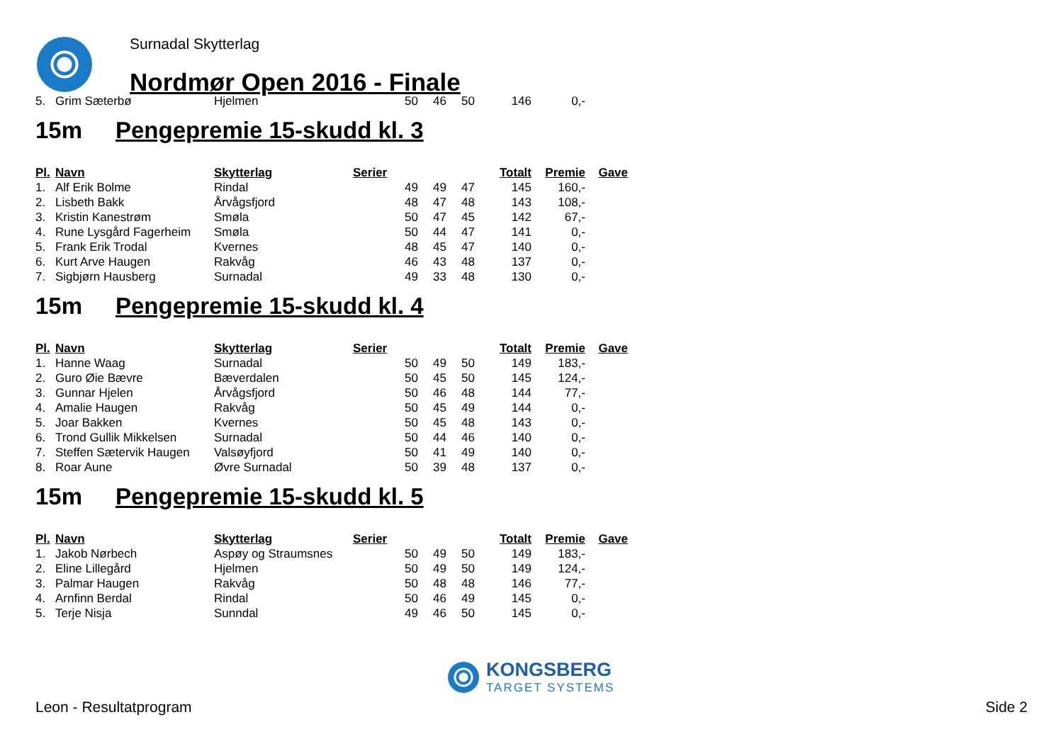Surnadal Skytterlag
Nordmør Open 2016 - Finale
| 5. | Grim Sæterbø | Hjelmen | 50 | 46 | 50 | 146 | 0,- | |
15m Pengepremie 15-skudd kl. 3
| Pl. | Navn | Skytterlag | Serier | | | Totalt | Premie | Gave |
| --- | --- | --- | --- | --- | --- | --- | --- | --- |
| 1. | Alf Erik Bolme | Rindal | 49 | 49 | 47 | 145 | 160,- | |
| 2. | Lisbeth Bakk | Årvågsfjord | 48 | 47 | 48 | 143 | 108,- | |
| 3. | Kristin Kanestrøm | Smøla | 50 | 47 | 45 | 142 | 67,- | |
| 4. | Rune Lysgård Fagerheim | Smøla | 50 | 44 | 47 | 141 | 0,- | |
| 5. | Frank Erik Trodal | Kvernes | 48 | 45 | 47 | 140 | 0,- | |
| 6. | Kurt Arve Haugen | Rakvåg | 46 | 43 | 48 | 137 | 0,- | |
| 7. | Sigbjørn Hausberg | Surnadal | 49 | 33 | 48 | 130 | 0,- | |
15m Pengepremie 15-skudd kl. 4
| Pl. | Navn | Skytterlag | Serier | | | Totalt | Premie | Gave |
| --- | --- | --- | --- | --- | --- | --- | --- | --- |
| 1. | Hanne Waag | Surnadal | 50 | 49 | 50 | 149 | 183,- | |
| 2. | Guro Øie Bævre | Bæverdalen | 50 | 45 | 50 | 145 | 124,- | |
| 3. | Gunnar Hjelen | Årvågsfjord | 50 | 46 | 48 | 144 | 77,- | |
| 4. | Amalie Haugen | Rakvåg | 50 | 45 | 49 | 144 | 0,- | |
| 5. | Joar Bakken | Kvernes | 50 | 45 | 48 | 143 | 0,- | |
| 6. | Trond Gullik Mikkelsen | Surnadal | 50 | 44 | 46 | 140 | 0,- | |
| 7. | Steffen Sætervik Haugen | Valsøyfjord | 50 | 41 | 49 | 140 | 0,- | |
| 8. | Roar Aune | Øvre Surnadal | 50 | 39 | 48 | 137 | 0,- | |
15m Pengepremie 15-skudd kl. 5
| Pl. | Navn | Skytterlag | Serier | | | Totalt | Premie | Gave |
| --- | --- | --- | --- | --- | --- | --- | --- | --- |
| 1. | Jakob Nørbech | Aspøy og Straumsnes | 50 | 49 | 50 | 149 | 183,- | |
| 2. | Eline Lillegård | Hjelmen | 50 | 49 | 50 | 149 | 124,- | |
| 3. | Palmar Haugen | Rakvåg | 50 | 48 | 48 | 146 | 77,- | |
| 4. | Arnfinn Berdal | Rindal | 50 | 46 | 49 | 145 | 0,- | |
| 5. | Terje Nisja | Sunndal | 49 | 46 | 50 | 145 | 0,- | |
KONGSBERG
TARGET SYSTEMS
Leon - Resultatprogram Side 2